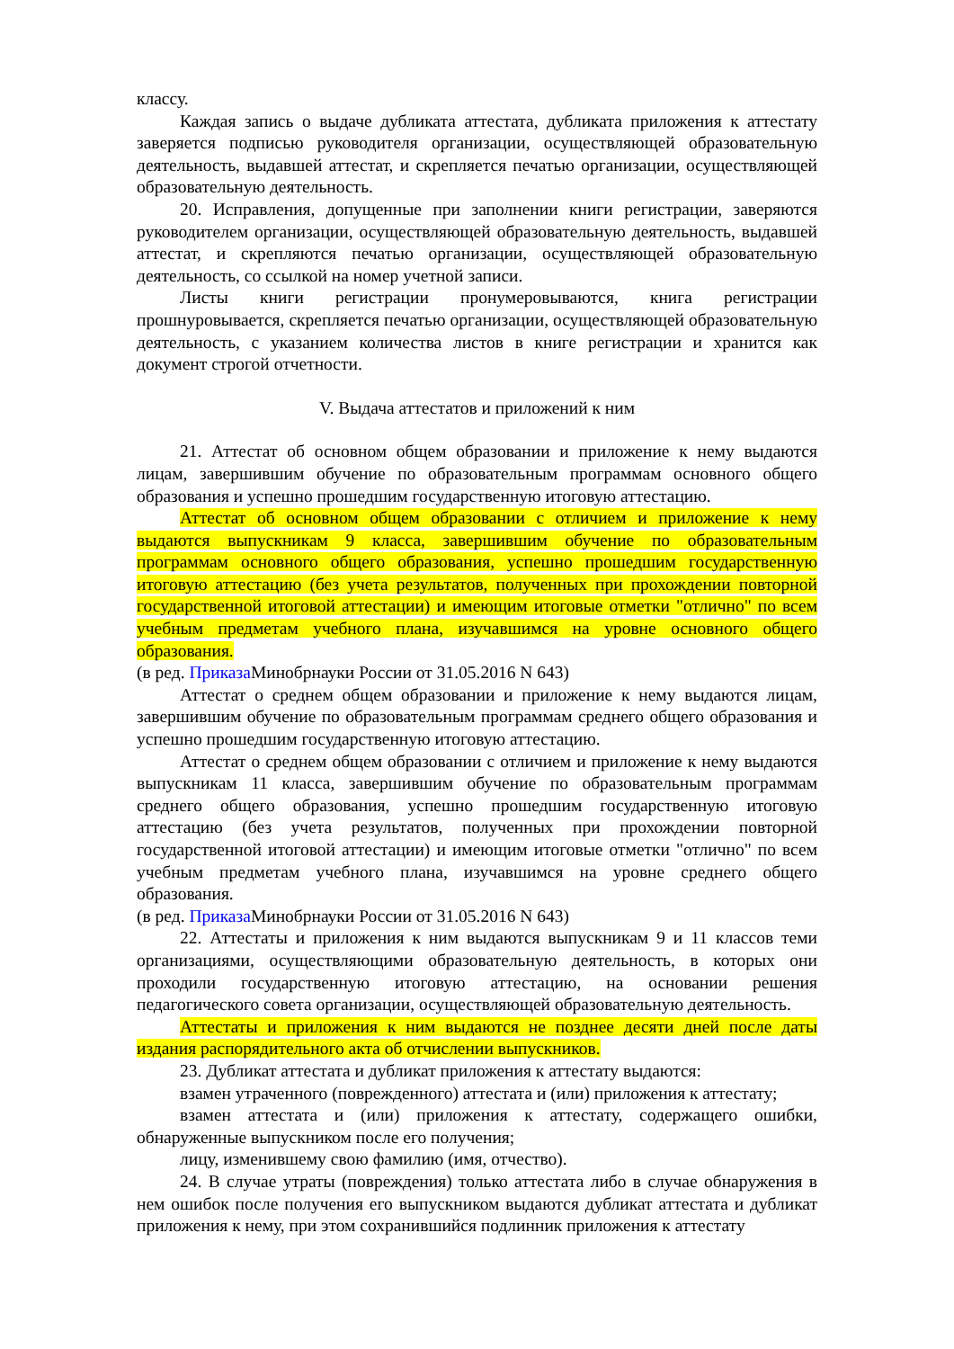классу.
Каждая запись о выдаче дубликата аттестата, дубликата приложения к аттестату заверяется подписью руководителя организации, осуществляющей образовательную деятельность, выдавшей аттестат, и скрепляется печатью организации, осуществляющей образовательную деятельность.
20. Исправления, допущенные при заполнении книги регистрации, заверяются руководителем организации, осуществляющей образовательную деятельность, выдавшей аттестат, и скрепляются печатью организации, осуществляющей образовательную деятельность, со ссылкой на номер учетной записи.
Листы книги регистрации пронумеровываются, книга регистрации прошнуровывается, скрепляется печатью организации, осуществляющей образовательную деятельность, с указанием количества листов в книге регистрации и хранится как документ строгой отчетности.
V. Выдача аттестатов и приложений к ним
21. Аттестат об основном общем образовании и приложение к нему выдаются лицам, завершившим обучение по образовательным программам основного общего образования и успешно прошедшим государственную итоговую аттестацию.
Аттестат об основном общем образовании с отличием и приложение к нему выдаются выпускникам 9 класса, завершившим обучение по образовательным программам основного общего образования, успешно прошедшим государственную итоговую аттестацию (без учета результатов, полученных при прохождении повторной государственной итоговой аттестации) и имеющим итоговые отметки "отлично" по всем учебным предметам учебного плана, изучавшимся на уровне основного общего образования.
(в ред. Приказа Минобрнауки России от 31.05.2016 N 643)
Аттестат о среднем общем образовании и приложение к нему выдаются лицам, завершившим обучение по образовательным программам среднего общего образования и успешно прошедшим государственную итоговую аттестацию.
Аттестат о среднем общем образовании с отличием и приложение к нему выдаются выпускникам 11 класса, завершившим обучение по образовательным программам среднего общего образования, успешно прошедшим государственную итоговую аттестацию (без учета результатов, полученных при прохождении повторной государственной итоговой аттестации) и имеющим итоговые отметки "отлично" по всем учебным предметам учебного плана, изучавшимся на уровне среднего общего образования.
(в ред. Приказа Минобрнауки России от 31.05.2016 N 643)
22. Аттестаты и приложения к ним выдаются выпускникам 9 и 11 классов теми организациями, осуществляющими образовательную деятельность, в которых они проходили государственную итоговую аттестацию, на основании решения педагогического совета организации, осуществляющей образовательную деятельность.
Аттестаты и приложения к ним выдаются не позднее десяти дней после даты издания распорядительного акта об отчислении выпускников.
23. Дубликат аттестата и дубликат приложения к аттестату выдаются:
взамен утраченного (поврежденного) аттестата и (или) приложения к аттестату;
взамен аттестата и (или) приложения к аттестату, содержащего ошибки, обнаруженные выпускником после его получения;
лицу, изменившему свою фамилию (имя, отчество).
24. В случае утраты (повреждения) только аттестата либо в случае обнаружения в нем ошибок после получения его выпускником выдаются дубликат аттестата и дубликат приложения к нему, при этом сохранившийся подлинник приложения к аттестату